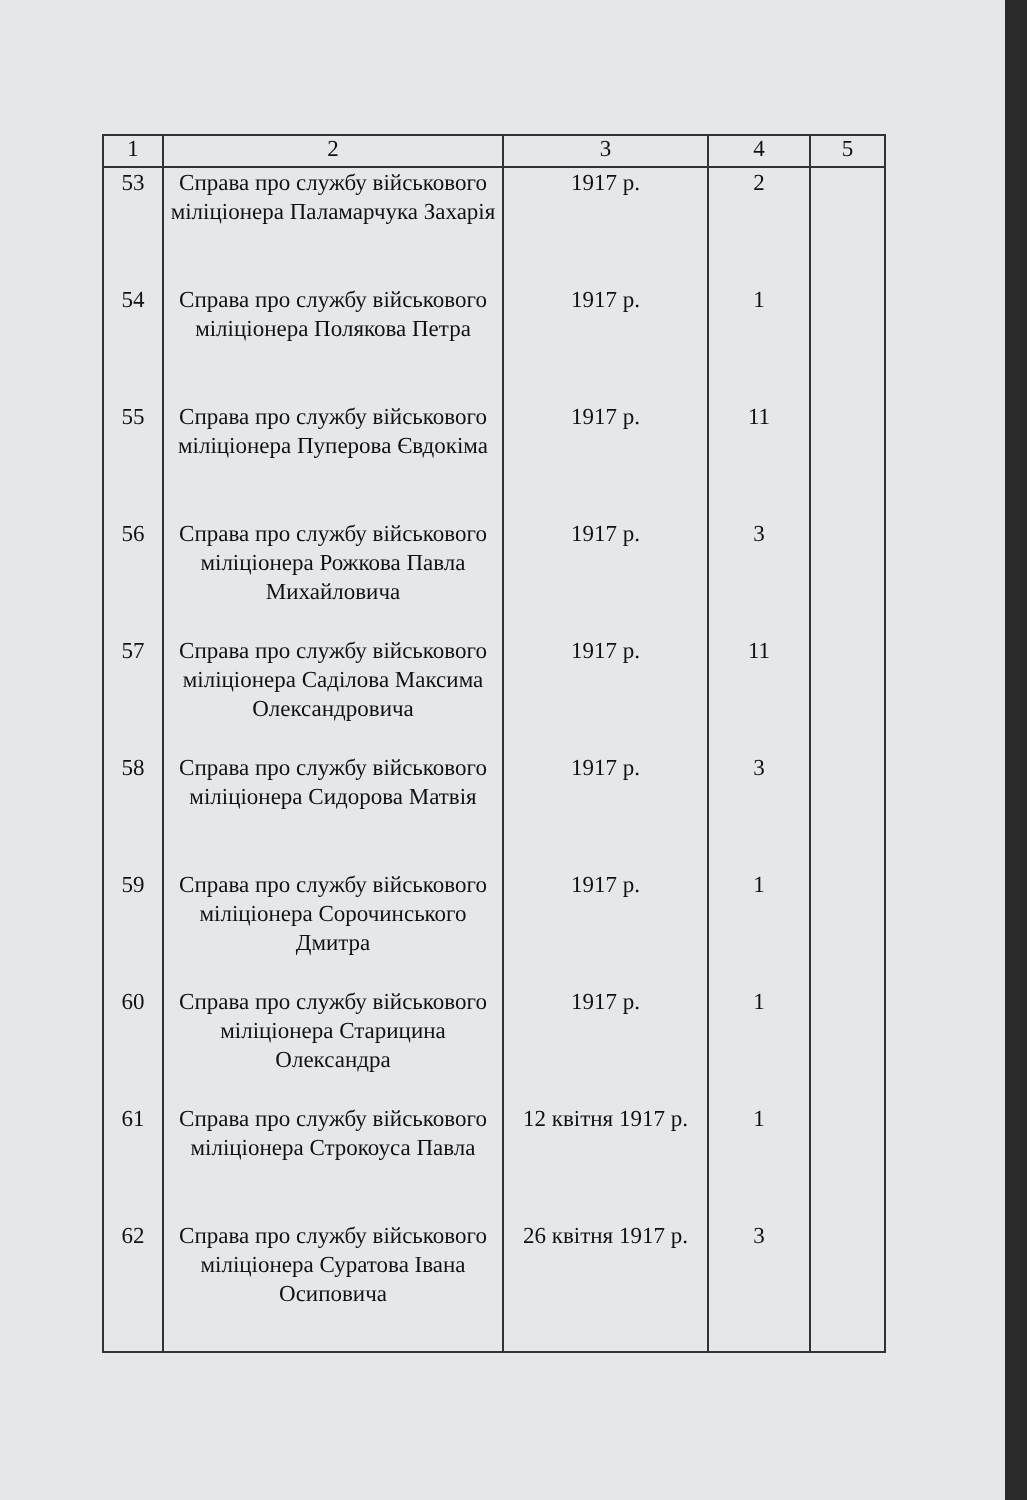| 1 | 2 | 3 | 4 | 5 |
| --- | --- | --- | --- | --- |
| 53 | Справа про службу військового міліціонера Паламарчука Захарія | 1917 р. | 2 | |
| 54 | Справа про службу військового міліціонера Полякова Петра | 1917 р. | 1 | |
| 55 | Справа про службу військового міліціонера Пуперова Євдокіма | 1917 р. | 11 | |
| 56 | Справа про службу військового міліціонера Рожкова Павла Михайловича | 1917 р. | 3 | |
| 57 | Справа про службу військового міліціонера Саділова Максима Олександровича | 1917 р. | 11 | |
| 58 | Справа про службу військового міліціонера Сидорова Матвія | 1917 р. | 3 | |
| 59 | Справа про службу військового міліціонера Сорочинського Дмитра | 1917 р. | 1 | |
| 60 | Справа про службу військового міліціонера Старицина Олександра | 1917 р. | 1 | |
| 61 | Справа про службу військового міліціонера Строкоуса Павла | 12 квітня 1917 р. | 1 | |
| 62 | Справа про службу військового міліціонера Суратова Івана Осиповича | 26 квітня 1917 р. | 3 | |